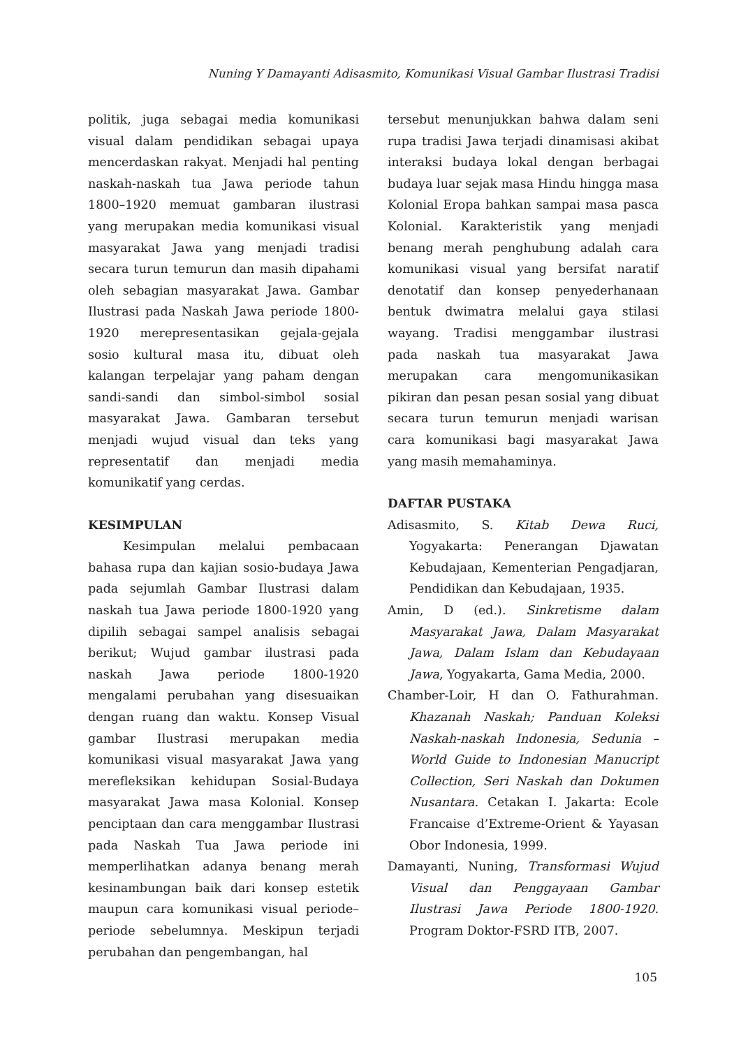Nuning Y Damayanti Adisasmito, Komunikasi Visual Gambar Ilustrasi Tradisi
politik, juga sebagai media komunikasi visual dalam pendidikan sebagai upaya mencerdaskan rakyat. Menjadi hal penting naskah-naskah tua Jawa periode tahun 1800–1920 memuat gambaran ilustrasi yang merupakan media komunikasi visual masyarakat Jawa yang menjadi tradisi secara turun temurun dan masih dipahami oleh sebagian masyarakat Jawa. Gambar Ilustrasi pada Naskah Jawa periode 1800-1920 merepresentasikan gejala-gejala sosio kultural masa itu, dibuat oleh kalangan terpelajar yang paham dengan sandi-sandi dan simbol-simbol sosial masyarakat Jawa. Gambaran tersebut menjadi wujud visual dan teks yang representatif dan menjadi media komunikatif yang cerdas.
KESIMPULAN
Kesimpulan melalui pembacaan bahasa rupa dan kajian sosio-budaya Jawa pada sejumlah Gambar Ilustrasi dalam naskah tua Jawa periode 1800-1920 yang dipilih sebagai sampel analisis sebagai berikut; Wujud gambar ilustrasi pada naskah Jawa periode 1800-1920 mengalami perubahan yang disesuaikan dengan ruang dan waktu. Konsep Visual gambar Ilustrasi merupakan media komunikasi visual masyarakat Jawa yang merefleksikan kehidupan Sosial-Budaya masyarakat Jawa masa Kolonial. Konsep penciptaan dan cara menggambar Ilustrasi pada Naskah Tua Jawa periode ini memperlihatkan adanya benang merah kesinambungan baik dari konsep estetik maupun cara komunikasi visual periode–periode sebelumnya. Meskipun terjadi perubahan dan pengembangan, hal
tersebut menunjukkan bahwa dalam seni rupa tradisi Jawa terjadi dinamisasi akibat interaksi budaya lokal dengan berbagai budaya luar sejak masa Hindu hingga masa Kolonial Eropa bahkan sampai masa pasca Kolonial. Karakteristik yang menjadi benang merah penghubung adalah cara komunikasi visual yang bersifat naratif denotatif dan konsep penyederhanaan bentuk dwimatra melalui gaya stilasi wayang. Tradisi menggambar ilustrasi pada naskah tua masyarakat Jawa merupakan cara mengomunikasikan pikiran dan pesan pesan sosial yang dibuat secara turun temurun menjadi warisan cara komunikasi bagi masyarakat Jawa yang masih memahaminya.
DAFTAR PUSTAKA
Adisasmito, S. Kitab Dewa Ruci, Yogyakarta: Penerangan Djawatan Kebudajaan, Kementerian Pengadjaran, Pendidikan dan Kebudajaan, 1935.
Amin, D (ed.). Sinkretisme dalam Masyarakat Jawa, Dalam Masyarakat Jawa, Dalam Islam dan Kebudayaan Jawa, Yogyakarta, Gama Media, 2000.
Chamber-Loir, H dan O. Fathurahman. Khazanah Naskah; Panduan Koleksi Naskah-naskah Indonesia, Sedunia – World Guide to Indonesian Manucript Collection, Seri Naskah dan Dokumen Nusantara. Cetakan I. Jakarta: Ecole Francaise d’Extreme-Orient & Yayasan Obor Indonesia, 1999.
Damayanti, Nuning, Transformasi Wujud Visual dan Penggayaan Gambar Ilustrasi Jawa Periode 1800-1920. Program Doktor-FSRD ITB, 2007.
105